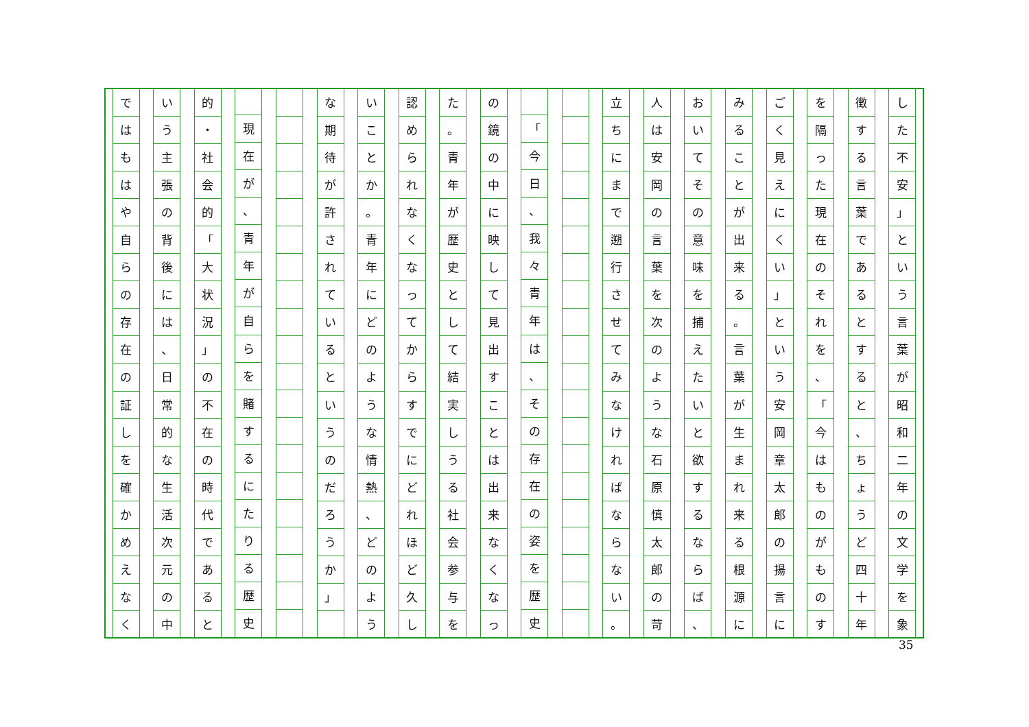した不安
」
という言葉が昭和二年の文学を象
徴する言葉であるとすると
、
ちょうど四十年
を隔った現在のそれを
、
「
今はものがものす
ごく見えにくい
」
という安岡章太郎の揚言に
みることが出来る
。
言葉が生まれ来る根源に
おいてその意味を捕えたいと欲するならば
、
人は安岡の言葉を次のような石原慎太郎の苛
立ちにまで遡行させてみなければならない
。
「
今日
、
我々青年は
、
その存在の姿を歴史
の鏡の中に映して見出すことは出来なくなっ
た
。
青年が歴史として結実しうる社会参与を
認められなくなってからすでにどれほど久し
いことか
。
青年にどのような情熱
、
どのよう
な期待が許されているというのだろうか
」
現在が
、
青年が自らを賭するにたりる歴史
的
・
社会的
「
大状況
」
の不在の時代であると
いう主張の背後には
、
日常的な生活次元の中
ではもはや自らの存在の証しを確かめえなく
35